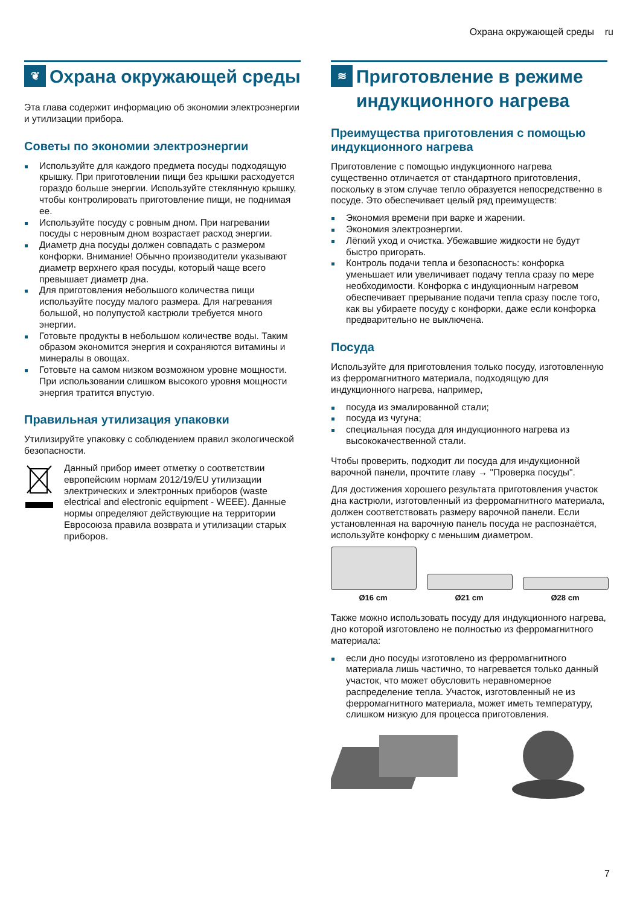Охрана окружающей среды ru
❦ Охрана окружающей среды
Эта глава содержит информацию об экономии электроэнергии и утилизации прибора.
Советы по экономии электроэнергии
Используйте для каждого предмета посуды подходящую крышку. При приготовлении пищи без крышки расходуется гораздо больше энергии. Используйте стеклянную крышку, чтобы контролировать приготовление пищи, не поднимая ее.
Используйте посуду с ровным дном. При нагревании посуды с неровным дном возрастает расход энергии.
Диаметр дна посуды должен совпадать с размером конфорки. Внимание! Обычно производители указывают диаметр верхнего края посуды, который чаще всего превышает диаметр дна.
Для приготовления небольшого количества пищи используйте посуду малого размера. Для нагревания большой, но полупустой кастрюли требуется много энергии.
Готовьте продукты в небольшом количестве воды. Таким образом экономится энергия и сохраняются витамины и минералы в овощах.
Готовьте на самом низком возможном уровне мощности. При использовании слишком высокого уровня мощности энергия тратится впустую.
Правильная утилизация упаковки
Утилизируйте упаковку с соблюдением правил экологической безопасности.
Данный прибор имеет отметку о соответствии европейским нормам 2012/19/EU утилизации электрических и электронных приборов (waste electrical and electronic equipment - WEEE). Данные нормы определяют действующие на территории Евросоюза правила возврата и утилизации старых приборов.
≋ Приготовление в режиме индукционного нагрева
Преимущества приготовления с помощью индукционного нагрева
Приготовление с помощью индукционного нагрева существенно отличается от стандартного приготовления, поскольку в этом случае тепло образуется непосредственно в посуде. Это обеспечивает целый ряд преимуществ:
Экономия времени при варке и жарении.
Экономия электроэнергии.
Лёгкий уход и очистка. Убежавшие жидкости не будут быстро пригорать.
Контроль подачи тепла и безопасность: конфорка уменьшает или увеличивает подачу тепла сразу по мере необходимости. Конфорка с индукционным нагревом обеспечивает прерывание подачи тепла сразу после того, как вы убираете посуду с конфорки, даже если конфорка предварительно не выключена.
Посуда
Используйте для приготовления только посуду, изготовленную из ферромагнитного материала, подходящую для индукционного нагрева, например,
посуда из эмалированной стали;
посуда из чугуна;
специальная посуда для индукционного нагрева из высококачественной стали.
Чтобы проверить, подходит ли посуда для индукционной варочной панели, прочтите главу → "Проверка посуды".
Для достижения хорошего результата приготовления участок дна кастрюли, изготовленный из ферромагнитного материала, должен соответствовать размеру варочной панели. Если установленная на варочную панель посуда не распознаётся, используйте конфорку с меньшим диаметром.
Ø16 cm Ø21 cm Ø28 cm
Также можно использовать посуду для индукционного нагрева, дно которой изготовлено не полностью из ферромагнитного материала:
если дно посуды изготовлено из ферромагнитного материала лишь частично, то нагревается только данный участок, что может обусловить неравномерное распределение тепла. Участок, изготовленный не из ферромагнитного материала, может иметь температуру, слишком низкую для процесса приготовления.
7